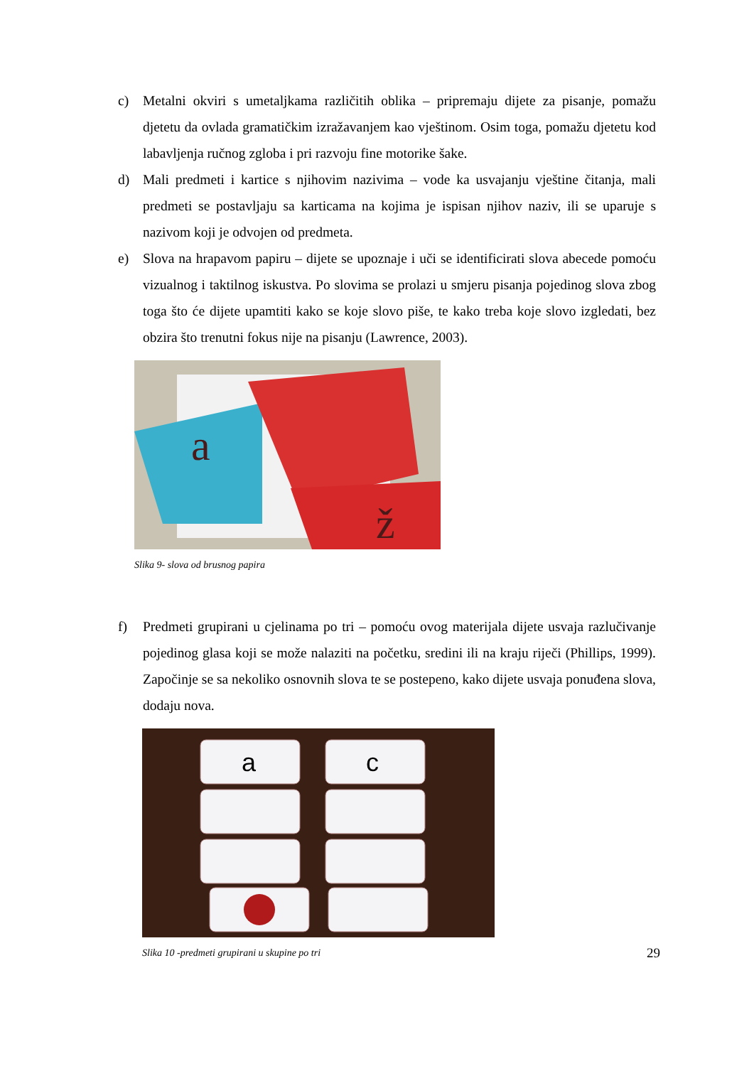c) Metalni okviri s umetaljkama različitih oblika – pripremaju dijete za pisanje, pomažu djetetu da ovlada gramatičkim izražavanjem kao vještinom. Osim toga, pomažu djetetu kod labavljenja ručnog zgloba i pri razvoju fine motorike šake.
d) Mali predmeti i kartice s njihovim nazivima – vode ka usvajanju vještine čitanja, mali predmeti se postavljaju sa karticama na kojima je ispisan njihov naziv, ili se uparuje s nazivom koji je odvojen od predmeta.
e) Slova na hrapavom papiru – dijete se upoznaje i uči se identificirati slova abecede pomoću vizualnog i taktilnog iskustva. Po slovima se prolazi u smjeru pisanja pojedinog slova zbog toga što će dijete upamtiti kako se koje slovo piše, te kako treba koje slovo izgledati, bez obzira što trenutni fokus nije na pisanju (Lawrence, 2003).
a
ž
Slika 9- slova od brusnog papira
f) Predmeti grupirani u cjelinama po tri – pomoću ovog materijala dijete usvaja razlučivanje pojedinog glasa koji se može nalaziti na početku, sredini ili na kraju riječi (Phillips, 1999). Započinje se sa nekoliko osnovnih slova te se postepeno, kako dijete usvaja ponuđena slova, dodaju nova.
a
c
Slika 10 -predmeti grupirani u skupine po tri
29